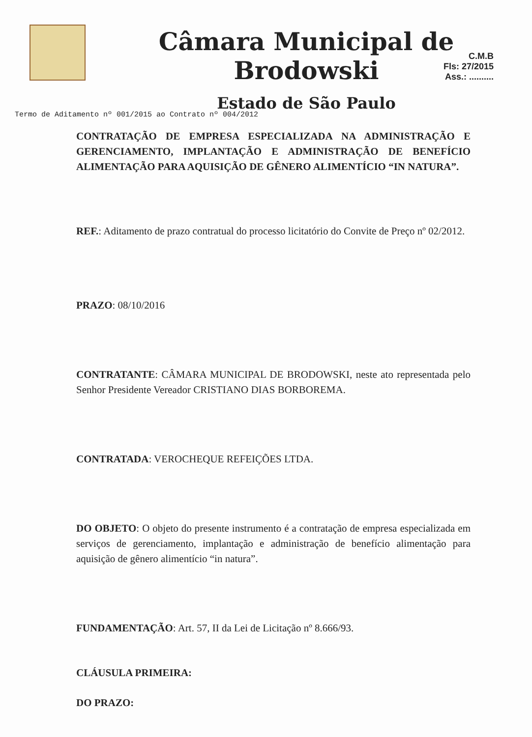Câmara Municipal de Brodowski
Estado de São Paulo
C.M.B
Fls: 27/2015
Ass.: ..........
Termo de Aditamento nº 001/2015 ao Contrato nº 004/2012
CONTRATAÇÃO DE EMPRESA ESPECIALIZADA NA ADMINISTRAÇÃO E GERENCIAMENTO, IMPLANTAÇÃO E ADMINISTRAÇÃO DE BENEFÍCIO ALIMENTAÇÃO PARA AQUISIÇÃO DE GÊNERO ALIMENTÍCIO “IN NATURA”.
REF.: Aditamento de prazo contratual do processo licitatório do Convite de Preço nº 02/2012.
PRAZO: 08/10/2016
CONTRATANTE: CÂMARA MUNICIPAL DE BRODOWSKI, neste ato representada pelo Senhor Presidente Vereador CRISTIANO DIAS BORBOREMA.
CONTRATADA: VEROCHEQUE REFEIÇÕES LTDA.
DO OBJETO: O objeto do presente instrumento é a contratação de empresa especializada em serviços de gerenciamento, implantação e administração de benefício alimentação para aquisição de gênero alimentício “in natura”.
FUNDAMENTAÇÃO: Art. 57, II da Lei de Licitação nº 8.666/93.
CLÁUSULA PRIMEIRA:
DO PRAZO: